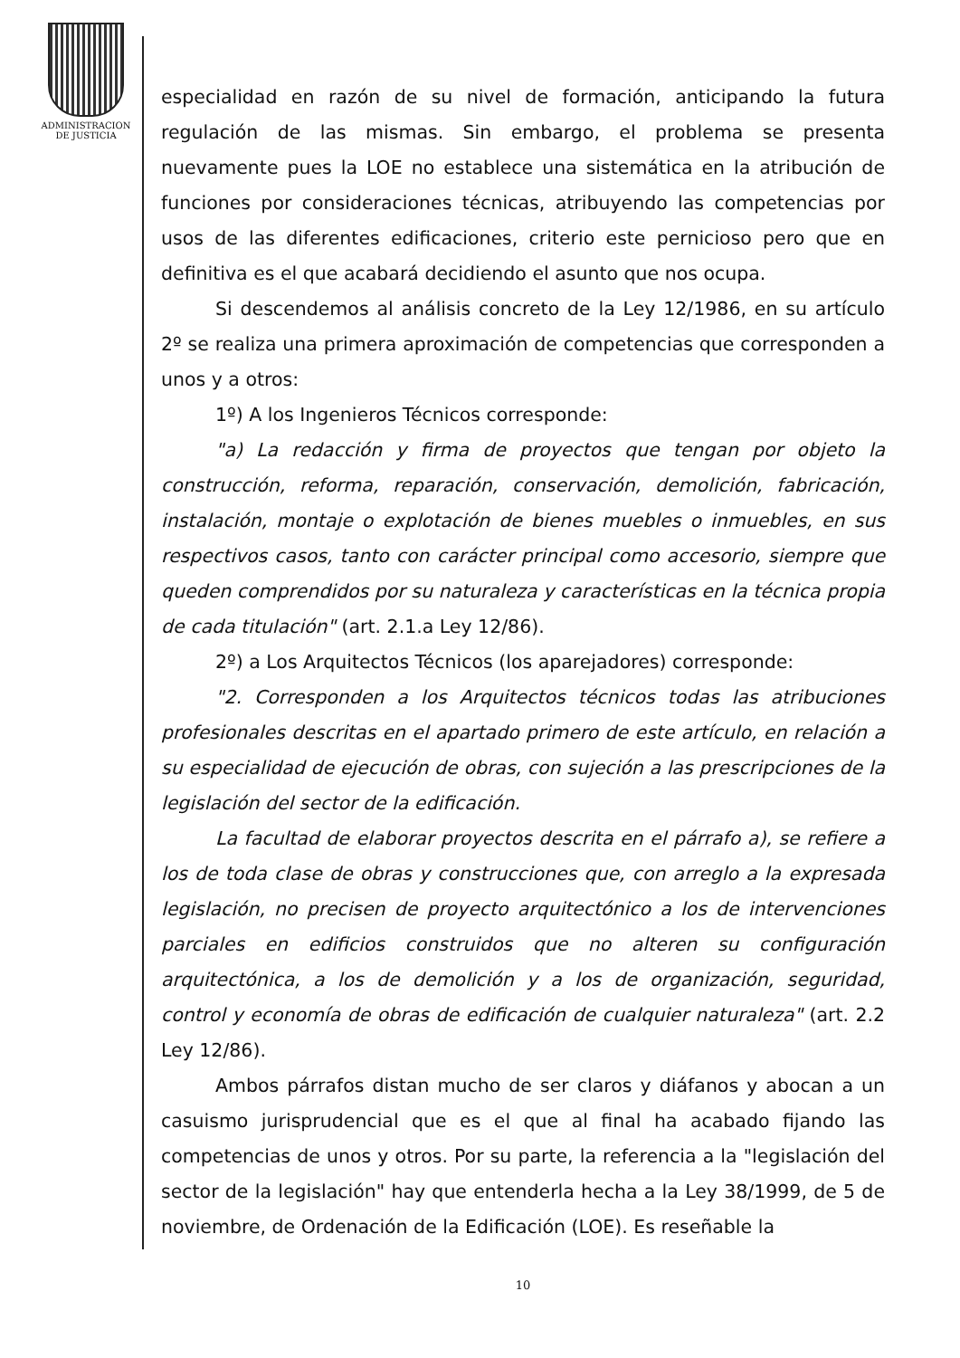ADMINISTRACION
DE JUSTICIA
especialidad en razón de su nivel de formación, anticipando la futura regulación de las mismas. Sin embargo, el problema se presenta nuevamente pues la LOE no establece una sistemática en la atribución de funciones por consideraciones técnicas, atribuyendo las competencias por usos de las diferentes edificaciones, criterio este pernicioso pero que en definitiva es el que acabará decidiendo el asunto que nos ocupa.
Si descendemos al análisis concreto de la Ley 12/1986, en su artículo 2º se realiza una primera aproximación de competencias que corresponden a unos y a otros:
1º) A los Ingenieros Técnicos corresponde:
"a) La redacción y firma de proyectos que tengan por objeto la construcción, reforma, reparación, conservación, demolición, fabricación, instalación, montaje o explotación de bienes muebles o inmuebles, en sus respectivos casos, tanto con carácter principal como accesorio, siempre que queden comprendidos por su naturaleza y características en la técnica propia de cada titulación" (art. 2.1.a Ley 12/86).
2º) a Los Arquitectos Técnicos (los aparejadores) corresponde:
"2. Corresponden a los Arquitectos técnicos todas las atribuciones profesionales descritas en el apartado primero de este artículo, en relación a su especialidad de ejecución de obras, con sujeción a las prescripciones de la legislación del sector de la edificación.
La facultad de elaborar proyectos descrita en el párrafo a), se refiere a los de toda clase de obras y construcciones que, con arreglo a la expresada legislación, no precisen de proyecto arquitectónico a los de intervenciones parciales en edificios construidos que no alteren su configuración arquitectónica, a los de demolición y a los de organización, seguridad, control y economía de obras de edificación de cualquier naturaleza" (art. 2.2 Ley 12/86).
Ambos párrafos distan mucho de ser claros y diáfanos y abocan a un casuismo jurisprudencial que es el que al final ha acabado fijando las competencias de unos y otros. Por su parte, la referencia a la "legislación del sector de la legislación" hay que entenderla hecha a la Ley 38/1999, de 5 de noviembre, de Ordenación de la Edificación (LOE). Es reseñable la
10